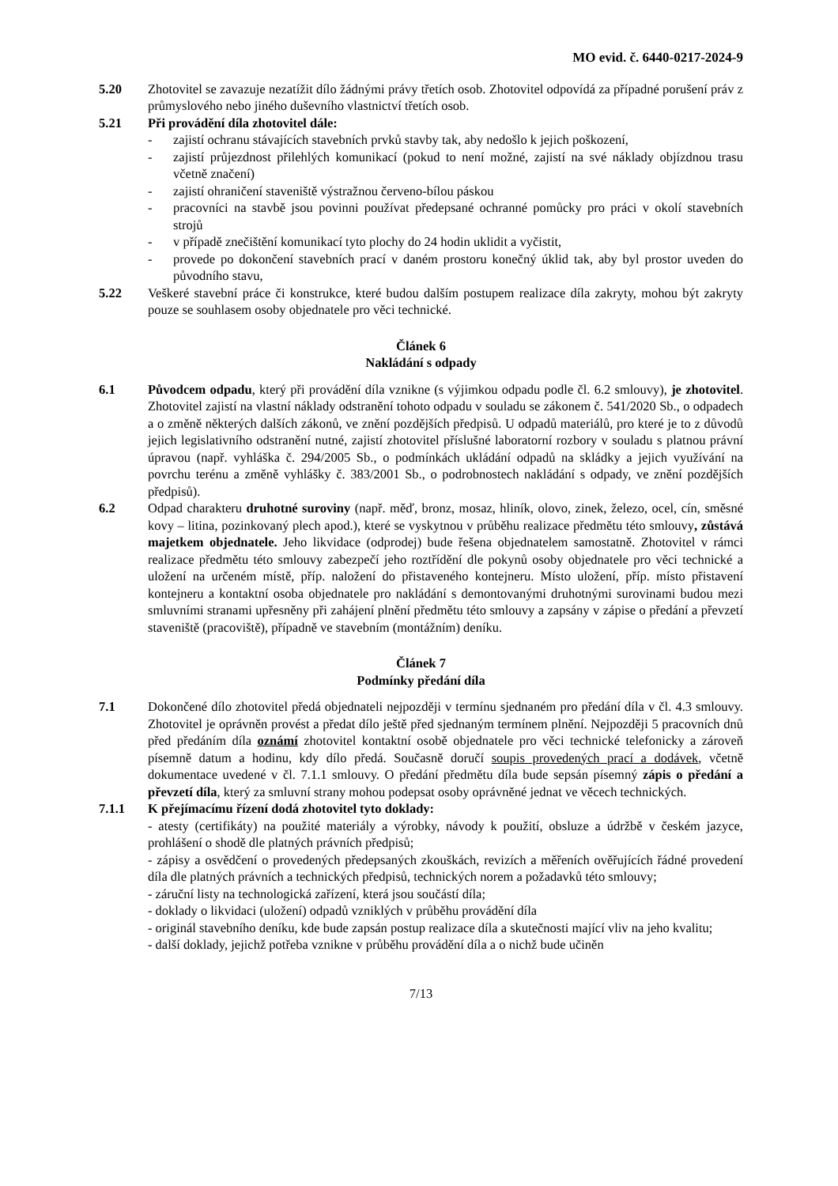MO evid. č. 6440-0217-2024-9
5.20 Zhotovitel se zavazuje nezatížit dílo žádnými právy třetích osob. Zhotovitel odpovídá za případné porušení práv z průmyslového nebo jiného duševního vlastnictví třetích osob.
5.21 Při provádění díla zhotovitel dále:
- zajistí ochranu stávajících stavebních prvků stavby tak, aby nedošlo k jejich poškození,
- zajistí průjezdnost přilehlých komunikací (pokud to není možné, zajistí na své náklady objízdnou trasu včetně značení)
- zajistí ohraničení staveniště výstražnou červeno-bílou páskou
- pracovníci na stavbě jsou povinni používat předepsané ochranné pomůcky pro práci v okolí stavebních strojů
- v případě znečištění komunikací tyto plochy do 24 hodin uklidit a vyčistit,
- provede po dokončení stavebních prací v daném prostoru konečný úklid tak, aby byl prostor uveden do původního stavu,
5.22 Veškeré stavební práce či konstrukce, které budou dalším postupem realizace díla zakryty, mohou být zakryty pouze se souhlasem osoby objednatele pro věci technické.
Článek 6
Nakládání s odpady
6.1 Původcem odpadu, který při provádění díla vznikne (s výjimkou odpadu podle čl. 6.2 smlouvy), je zhotovitel. Zhotovitel zajistí na vlastní náklady odstranění tohoto odpadu v souladu se zákonem č. 541/2020 Sb., o odpadech a o změně některých dalších zákonů, ve znění pozdějších předpisů. U odpadů materiálů, pro které je to z důvodů jejich legislativního odstranění nutné, zajistí zhotovitel příslušné laboratorní rozbory v souladu s platnou právní úpravou (např. vyhláška č. 294/2005 Sb., o podmínkách ukládání odpadů na skládky a jejich využívání na povrchu terénu a změně vyhlášky č. 383/2001 Sb., o podrobnostech nakládání s odpady, ve znění pozdějších předpisů).
6.2 Odpad charakteru druhotné suroviny (např. měď, bronz, mosaz, hliník, olovo, zinek, železo, ocel, cín, směsné kovy – litina, pozinkovaný plech apod.), které se vyskytnou v průběhu realizace předmětu této smlouvy, zůstává majetkem objednatele. Jeho likvidace (odprodej) bude řešena objednatelem samostatně. Zhotovitel v rámci realizace předmětu této smlouvy zabezpečí jeho roztřídění dle pokynů osoby objednatele pro věci technické a uložení na určeném místě, příp. naložení do přistaveného kontejneru. Místo uložení, příp. místo přistavení kontejneru a kontaktní osoba objednatele pro nakládání s demontovanými druhotnými surovinami budou mezi smluvními stranami upřesněny při zahájení plnění předmětu této smlouvy a zapsány v zápise o předání a převzetí staveniště (pracoviště), případně ve stavebním (montážním) deníku.
Článek 7
Podmínky předání díla
7.1 Dokončené dílo zhotovitel předá objednateli nejpozději v termínu sjednaném pro předání díla v čl. 4.3 smlouvy. Zhotovitel je oprávněn provést a předat dílo ještě před sjednaným termínem plnění. Nejpozději 5 pracovních dnů před předáním díla oznámí zhotovitel kontaktní osobě objednatele pro věci technické telefonicky a zároveň písemně datum a hodinu, kdy dílo předá. Současně doručí soupis provedených prací a dodávek, včetně dokumentace uvedené v čl. 7.1.1 smlouvy. O předání předmětu díla bude sepsán písemný zápis o předání a převzetí díla, který za smluvní strany mohou podepsat osoby oprávněné jednat ve věcech technických.
7.1.1 K přejímacímu řízení dodá zhotovitel tyto doklady:
- atesty (certifikáty) na použité materiály a výrobky, návody k použití, obsluze a údržbě v českém jazyce, prohlášení o shodě dle platných právních předpisů;
- zápisy a osvědčení o provedených předepsaných zkouškách, revizích a měřeních ověřujících řádné provedení díla dle platných právních a technických předpisů, technických norem a požadavků této smlouvy;
- záruční listy na technologická zařízení, která jsou součástí díla;
- doklady o likvidaci (uložení) odpadů vzniklých v průběhu provádění díla
- originál stavebního deníku, kde bude zapsán postup realizace díla a skutečnosti mající vliv na jeho kvalitu;
- další doklady, jejichž potřeba vznikne v průběhu provádění díla a o nichž bude učiněn
7/13